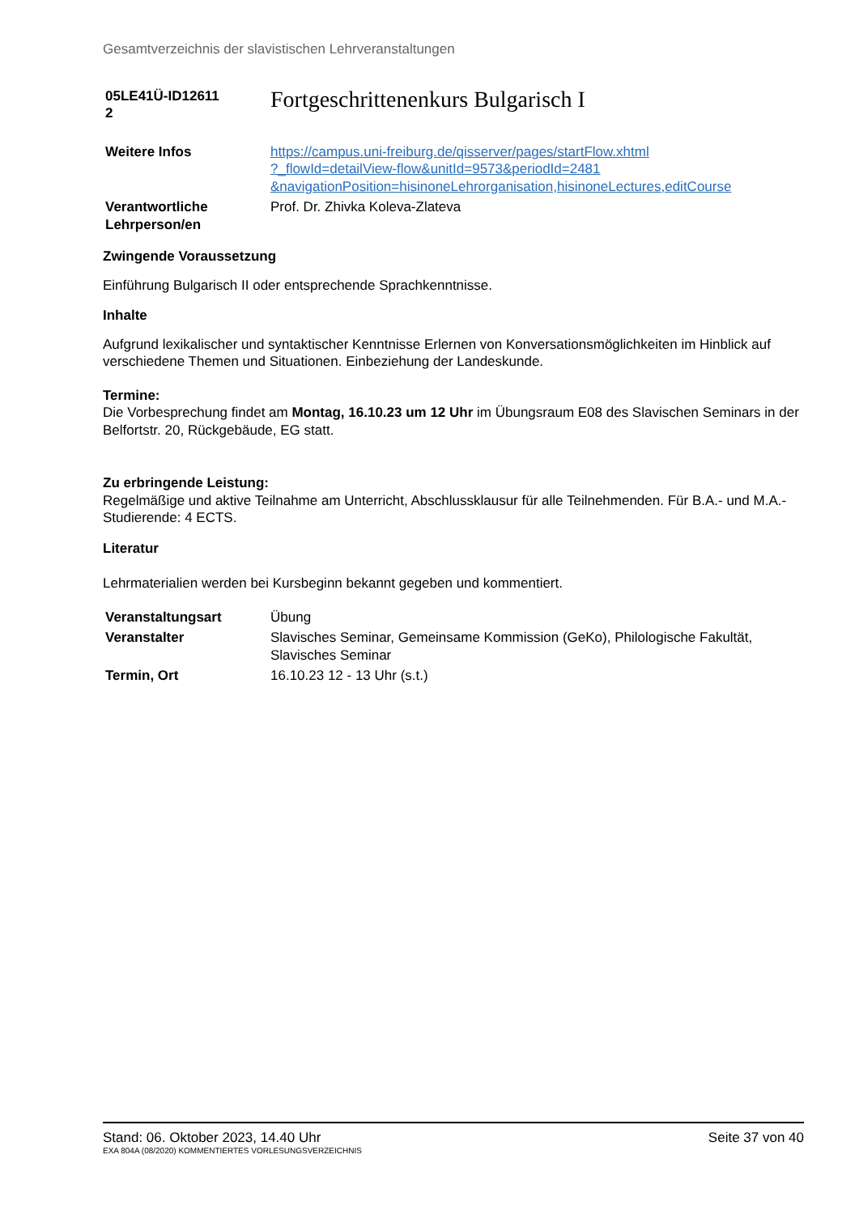Gesamtverzeichnis der slavistischen Lehrveranstaltungen
| 05LE41Ü-ID12611 2 | Fortgeschrittenenkurs Bulgarisch I |
| Weitere Infos | https://campus.uni-freiburg.de/qisserver/pages/startFlow.xhtml ?_flowId=detailView-flow&unitId=9573&periodId=2481 &navigationPosition=hisinoneLehrorganisation,hisinoneLectures,editCourse |
| Verantwortliche Lehrperson/en | Prof. Dr. Zhivka Koleva-Zlateva |
Zwingende Voraussetzung
Einführung Bulgarisch II oder entsprechende Sprachkenntnisse.
Inhalte
Aufgrund lexikalischer und syntaktischer Kenntnisse Erlernen von Konversationsmöglichkeiten im Hinblick auf verschiedene Themen und Situationen. Einbeziehung der Landeskunde.
Termine:
Die Vorbesprechung findet am Montag, 16.10.23 um 12 Uhr im Übungsraum E08 des Slavischen Seminars in der Belfortstr. 20, Rückgebäude, EG statt.
Zu erbringende Leistung:
Regelmäßige und aktive Teilnahme am Unterricht, Abschlussklausur für alle Teilnehmenden. Für B.A.- und M.A.-Studierende: 4 ECTS.
Literatur
Lehrmaterialien werden bei Kursbeginn bekannt gegeben und kommentiert.
| Veranstaltungsart | Übung |
| Veranstalter | Slavisches Seminar, Gemeinsame Kommission (GeKo), Philologische Fakultät, Slavisches Seminar |
| Termin, Ort | 16.10.23 12 - 13 Uhr (s.t.) |
Stand: 06. Oktober 2023, 14.40 Uhr Seite 37 von 40
EXA 804A (08/2020) KOMMENTIERTES VORLESUNGSVERZEICHNIS